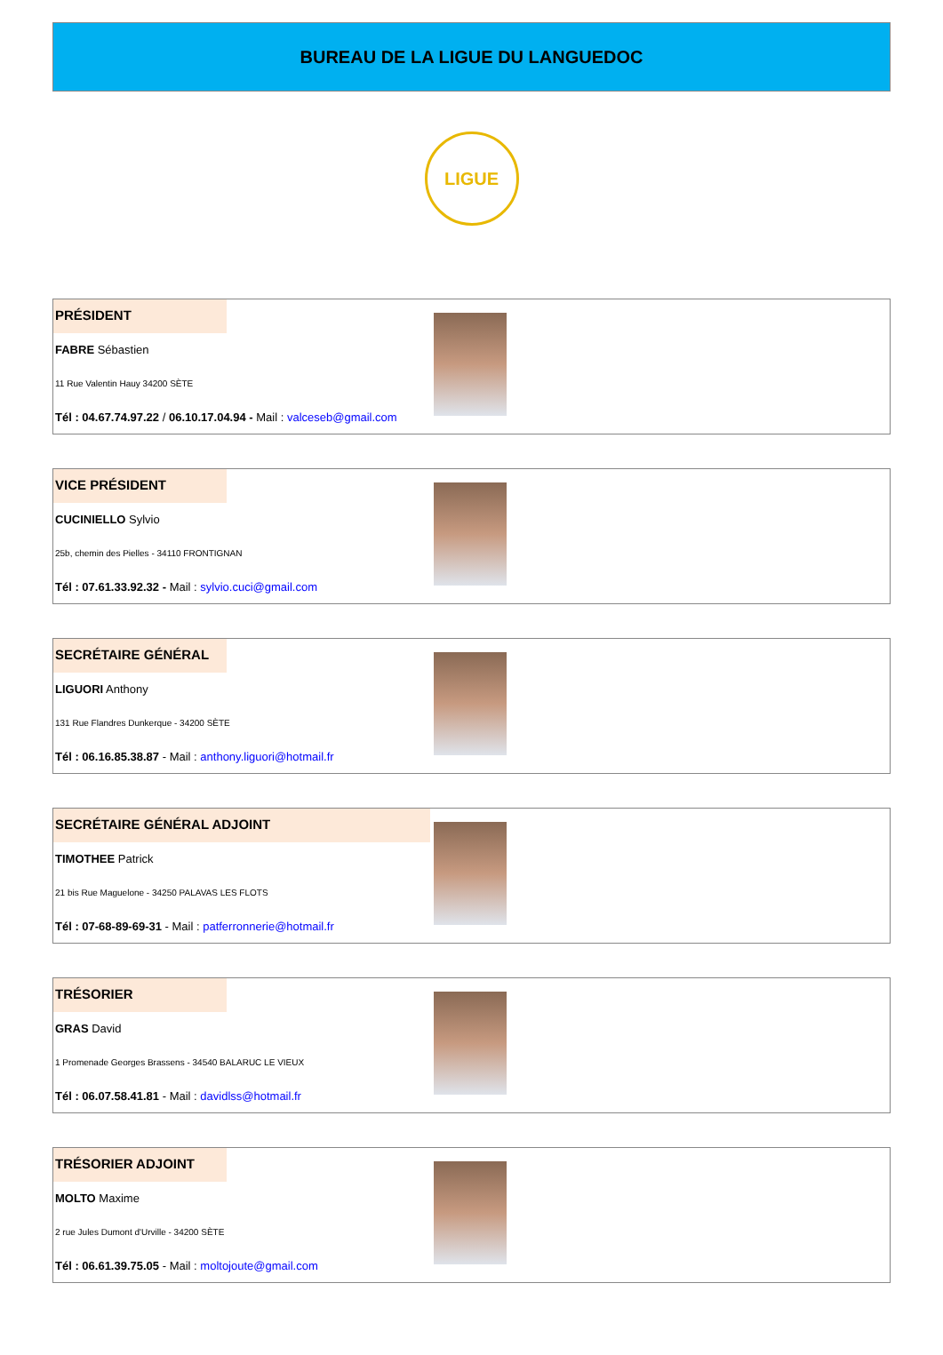BUREAU DE LA LIGUE DU LANGUEDOC
LIGUE
PRÉSIDENT
FABRE Sébastien
11 Rue Valentin Hauy 34200 SÈTE
Tél : 04.67.74.97.22 / 06.10.17.04.94 - Mail : valceseb@gmail.com
VICE PRÉSIDENT
CUCINIELLO Sylvio
25b, chemin des Pielles - 34110 FRONTIGNAN
Tél : 07.61.33.92.32 - Mail : sylvio.cuci@gmail.com
SECRÉTAIRE GÉNÉRAL
LIGUORI Anthony
131 Rue Flandres Dunkerque - 34200 SÈTE
Tél : 06.16.85.38.87 - Mail : anthony.liguori@hotmail.fr
SECRÉTAIRE GÉNÉRAL ADJOINT
TIMOTHEE Patrick
21 bis Rue Maguelone - 34250 PALAVAS LES FLOTS
Tél : 07-68-89-69-31 - Mail : patferronnerie@hotmail.fr
TRÉSORIER
GRAS David
1 Promenade Georges Brassens - 34540 BALARUC LE VIEUX
Tél : 06.07.58.41.81 - Mail : davidlss@hotmail.fr
TRÉSORIER ADJOINT
MOLTO Maxime
2 rue Jules Dumont d'Urville - 34200 SÈTE
Tél : 06.61.39.75.05 - Mail : moltojoute@gmail.com